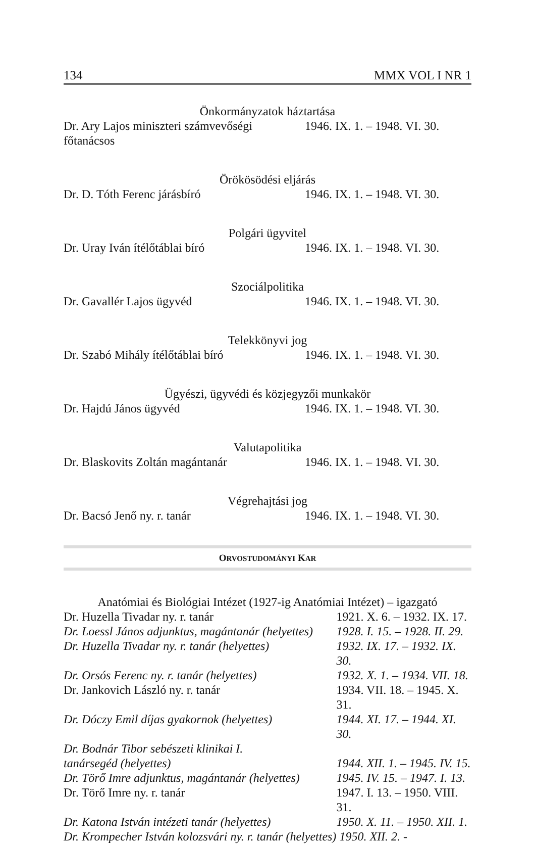134 MMX VOL I NR 1
Önkormányzatok háztartása
| Dr. Ary Lajos miniszteri számvevőségi főtanácsos | 1946. IX. 1. – 1948. VI. 30. |
Örökösödési eljárás
| Dr. D. Tóth Ferenc járásbíró | 1946. IX. 1. – 1948. VI. 30. |
Polgári ügyvitel
| Dr. Uray Iván ítélőtáblai bíró | 1946. IX. 1. – 1948. VI. 30. |
Szociálpolitika
| Dr. Gavallér Lajos ügyvéd | 1946. IX. 1. – 1948. VI. 30. |
Telekkönyvi jog
| Dr. Szabó Mihály ítélőtáblai bíró | 1946. IX. 1. – 1948. VI. 30. |
Ügyészi, ügyvédi és közjegyzői munkakör
| Dr. Hajdú János ügyvéd | 1946. IX. 1. – 1948. VI. 30. |
Valutapolitika
| Dr. Blaskovits Zoltán magántanár | 1946. IX. 1. – 1948. VI. 30. |
Végrehajtási jog
| Dr. Bacsó Jenő ny. r. tanár | 1946. IX. 1. – 1948. VI. 30. |
ORVOSTUDOMÁNYI KAR
Anatómiai és Biológiai Intézet (1927-ig Anatómiai Intézet) – igazgató
| Dr. Huzella Tivadar ny. r. tanár | 1921. X. 6. – 1932. IX. 17. |
| Dr. Loessl János adjunktus, magántanár (helyettes) | 1928. I. 15. – 1928. II. 29. |
| Dr. Huzella Tivadar ny. r. tanár (helyettes) | 1932. IX. 17. – 1932. IX. 30. |
| Dr. Orsós Ferenc ny. r. tanár (helyettes) | 1932. X. 1. – 1934. VII. 18. |
| Dr. Jankovich László ny. r. tanár | 1934. VII. 18. – 1945. X. 31. |
| Dr. Dóczy Emil díjas gyakornok (helyettes) | 1944. XI. 17. – 1944. XI. 30. |
| Dr. Bodnár Tibor sebészeti klinikai I. tanársegéd (helyettes) | 1944. XII. 1. – 1945. IV. 15. |
| Dr. Törő Imre adjunktus, magántanár (helyettes) | 1945. IV. 15. – 1947. I. 13. |
| Dr. Törő Imre ny. r. tanár | 1947. I. 13. – 1950. VIII. 31. |
| Dr. Katona István intézeti tanár (helyettes) | 1950. X. 11. – 1950. XII. 1. |
| Dr. Krompecher István kolozsvári ny. r. tanár (helyettes) | 1950. XII. 2. - |